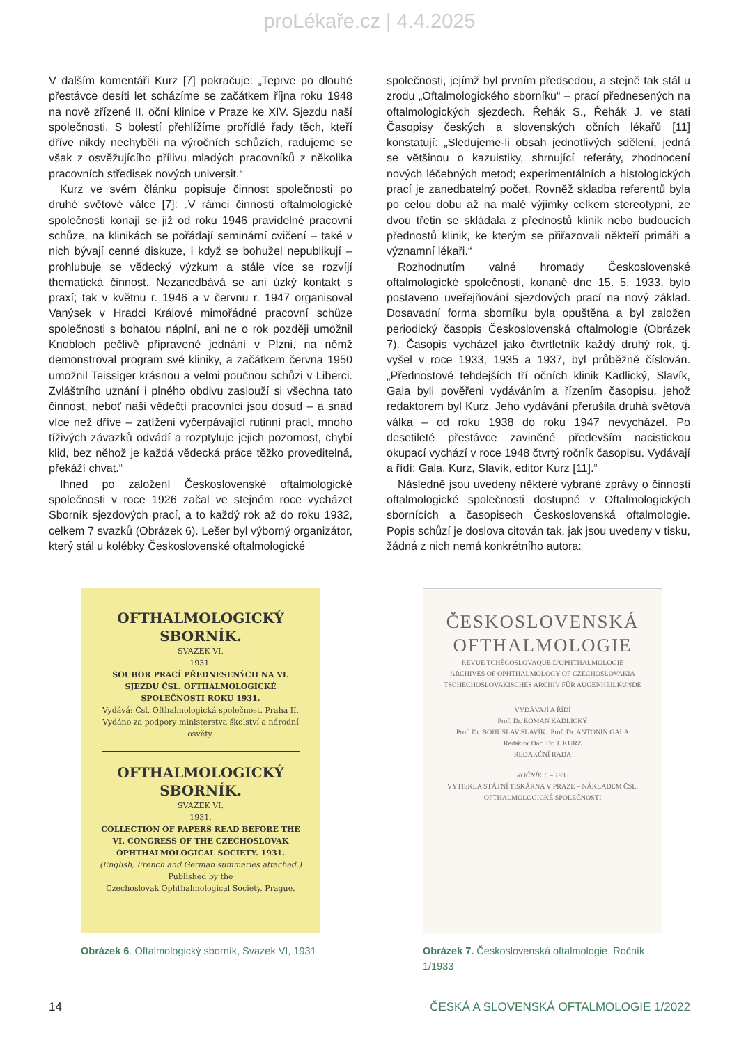proLékaře.cz | 4.4.2025
V dalším komentáři Kurz [7] pokračuje: „Teprve po dlouhé přestávce desíti let scházíme se začátkem října roku 1948 na nově zřízené II. oční klinice v Praze ke XIV. Sjezdu naší společnosti. S bolestí přehlížíme prořídlé řady těch, kteří dříve nikdy nechyběli na výročních schůzích, radujeme se však z osvěžujícího přílivu mladých pracovníků z několika pracovních středisek nových universit.“
Kurz ve svém článku popisuje činnost společnosti po druhé světové válce [7]: „V rámci činnosti oftalmologické společnosti konají se již od roku 1946 pravidelné pracovní schůze, na klinikách se pořádají seminární cvičení – také v nich bývají cenné diskuze, i když se bohužel nepublikují – prohlubuje se vědecký výzkum a stále více se rozvíjí thematická činnost. Nezanedbává se ani úzký kontakt s praxí; tak v květnu r. 1946 a v červnu r. 1947 organisoval Vanýsek v Hradci Králové mimořádné pracovní schůze společnosti s bohatou náplní, ani ne o rok později umožnil Knobloch pečlivě připravené jednání v Plzni, na němž demonstroval program své kliniky, a začátkem června 1950 umožnil Teissiger krásnou a velmi poučnou schůzi v Liberci. Zvláštního uznání i plného obdivu zaslouží si všechna tato činnost, neboť naši vědečtí pracovníci jsou dosud – a snad více než dříve – zatíženi vyčerpávající rutinní prací, mnoho tíživých závazků odvádí a rozptyluje jejich pozornost, chybí klid, bez něhož je každá vědecká práce těžko proveditelná, překáží chvat.“
Ihned po založení Československé oftalmologické společnosti v roce 1926 začal ve stejném roce vycházet Sborník sjezdových prací, a to každý rok až do roku 1932, celkem 7 svazků (Obrázek 6). Lešer byl výborný organizátor, který stál u kolébky Československé oftalmologické
společnosti, jejímž byl prvním předsedou, a stejně tak stál u zrodu „Oftalmologického sborníku“ – prací přednesených na oftalmologických sjezdech. Řehák S., Řehák J. ve stati Časopisy českých a slovenských očních lékařů [11] konstatují: „Sledujeme-li obsah jednotlivých sdělení, jedná se většinou o kazuistiky, shrnující referáty, zhodnocení nových léčebných metod; experimentálních a histologických prací je zanedbatelný počet. Rovněž skladba referentů byla po celou dobu až na malé výjimky celkem stereotypní, ze dvou třetin se skládala z přednostů klinik nebo budoucích přednostů klinik, ke kterým se přiřazovali někteří primáři a významní lékaři.“
Rozhodnutím valné hromady Československé oftalmologické společnosti, konané dne 15. 5. 1933, bylo postaveno uveřejňování sjezdových prací na nový základ. Dosavadní forma sborníku byla opuštěna a byl založen periodický časopis Československá oftalmologie (Obrázek 7). Časopis vycházel jako čtvrtletník každý druhý rok, tj. vyšel v roce 1933, 1935 a 1937, byl průběžně číslován. „Přednostové tehdejších tří očních klinik Kadlický, Slavík, Gala byli pověřeni vydáváním a řízením časopisu, jehož redaktorem byl Kurz. Jeho vydávání přerušila druhá světová válka – od roku 1938 do roku 1947 nevycházel. Po desetileté přestávce zaviněné především nacistickou okupací vychází v roce 1948 čtvrtý ročník časopisu. Vydávají a řídí: Gala, Kurz, Slavík, editor Kurz [11].“
Následně jsou uvedeny některé vybrané zprávy o činnosti oftalmologické společnosti dostupné v Oftalmologických sbornících a časopisech Československá oftalmologie. Popis schůzí je doslova citován tak, jak jsou uvedeny v tisku, žádná z nich nemá konkrétního autora:
OFTHALMOLOGICKÝ
SBORNÍK.
SVAZEK VI.
1931.
SOUBOR PRACÍ PŘEDNESENÝCH NA VI. SJEZDU ČSL. OFTHALMOLOGICKÉ SPOLEČNOSTI ROKU 1931.
Vydává: Čsl. Ofthalmologická společnost. Praha II.
Vydáno za podpory ministerstva školství a národní osvěty.
OFTHALMOLOGICKÝ
SBORNÍK.
SVAZEK VI.
1931.
COLLECTION OF PAPERS READ BEFORE THE VI. CONGRESS OF THE CZECHOSLOVAK OPHTHALMOLOGICAL SOCIETY. 1931.
(English, French and German summaries attached.)
Published by the
Czechoslovak Ophthalmological Society. Prague.
Obrázek 6. Oftalmologický sborník, Svazek VI, 1931
ČESKOSLOVENSKÁ
OFTHALMOLOGIE
REVUE TCHÉCOSLOVAQUE D'OPHTHALMOLOGIE
ARCHIVES OF OPHTHALMOLOGY OF CZECHOSLOVAKIA
TSCHECHOSLOVAKISCHES ARCHIV FÜR AUGENHEILKUNDE
VYDÁVAJÍ A ŘÍDÍ
Prof. Dr. ROMAN KADLICKÝ
Prof. Dr. BOHUSLAV SLAVÍK Prof. Dr. ANTONÍN GALA
Redaktor Doc. Dr. J. KURZ
REDAKČNÍ RADA
ROČNÍK I. – 1933
VYTISKLA STÁTNÍ TISKÁRNA V PRAZE – NÁKLADEM ČSL. OFTHALMOLOGICKÉ SPOLEČNOSTI
Obrázek 7. Československá oftalmologie, Ročník 1/1933
14 ČESKÁ A SLOVENSKÁ OFTALMOLOGIE 1/2022